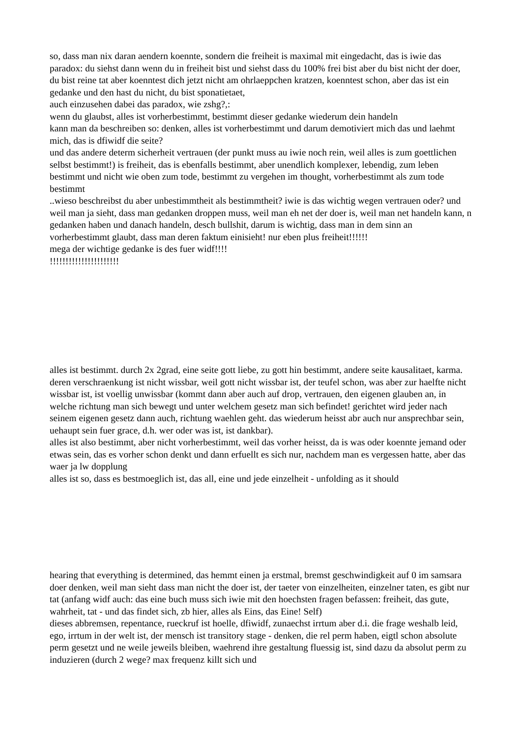so, dass man nix daran aendern koennte, sondern die freiheit is maximal mit eingedacht, das is iwie das paradox: du siehst dann wenn du in freiheit bist und siehst dass du 100% frei bist aber du bist nicht der doer, du bist reine tat aber koenntest dich jetzt nicht am ohrlaeppchen kratzen, koenntest schon, aber das ist ein gedanke und den hast du nicht, du bist sponatietaet,
auch einzusehen dabei das paradox, wie zshg?,:
wenn du glaubst, alles ist vorherbestimmt, bestimmt dieser gedanke wiederum dein handeln
kann man da beschreiben so: denken, alles ist vorherbestimmt und darum demotiviert mich das und laehmt mich, das is dfiwidf die seite?
und das andere determ sicherheit vertrauen (der punkt muss au iwie noch rein, weil alles is zum goettlichen selbst bestimmt!) is freiheit, das is ebenfalls bestimmt, aber unendlich komplexer, lebendig, zum leben bestimmt und nicht wie oben zum tode, bestimmt zu vergehen im thought, vorherbestimmt als zum tode bestimmt
..wieso beschreibst du aber unbestimmtheit als bestimmtheit? iwie is das wichtig wegen vertrauen oder? und weil man ja sieht, dass man gedanken droppen muss, weil man eh net der doer is, weil man net handeln kann, n gedanken haben und danach handeln, desch bullshit, darum is wichtig, dass man in dem sinn an vorherbestimmt glaubt, dass man deren faktum einisieht! nur eben plus freiheit!!!!!!
mega der wichtige gedanke is des fuer widf!!!!
!!!!!!!!!!!!!!!!!!!!!!
alles ist bestimmt. durch 2x 2grad, eine seite gott liebe, zu gott hin bestimmt, andere seite kausalitaet, karma. deren verschraenkung ist nicht wissbar, weil gott nicht wissbar ist, der teufel schon, was aber zur haelfte nicht wissbar ist, ist voellig unwissbar (kommt dann aber auch auf drop, vertrauen, den eigenen glauben an, in welche richtung man sich bewegt und unter welchem gesetz man sich befindet! gerichtet wird jeder nach seinem eigenen gesetz dann auch, richtung waehlen geht. das wiederum heisst abr auch nur ansprechbar sein, uehaupt sein fuer grace, d.h. wer oder was ist, ist dankbar).
alles ist also bestimmt, aber nicht vorherbestimmt, weil das vorher heisst, da is was oder koennte jemand oder etwas sein, das es vorher schon denkt und dann erfuellt es sich nur, nachdem man es vergessen hatte, aber das waer ja lw dopplung
alles ist so, dass es bestmoeglich ist, das all, eine und jede einzelheit - unfolding as it should
hearing that everything is determined, das hemmt einen ja erstmal, bremst geschwindigkeit auf 0 im samsara doer denken, weil man sieht dass man nicht the doer ist, der taeter von einzelheiten, einzelner taten, es gibt nur tat (anfang widf auch: das eine buch muss sich iwie mit den hoechsten fragen befassen: freiheit, das gute, wahrheit, tat - und das findet sich, zb hier, alles als Eins, das Eine! Self)
dieses abbremsen, repentance, rueckruf ist hoelle, dfiwidf, zunaechst irrtum aber d.i. die frage weshalb leid, ego, irrtum in der welt ist, der mensch ist transitory stage - denken, die rel perm haben, eigtl schon absolute perm gesetzt und ne weile jeweils bleiben, waehrend ihre gestaltung fluessig ist, sind dazu da absolut perm zu induzieren (durch 2 wege? max frequenz killt sich und